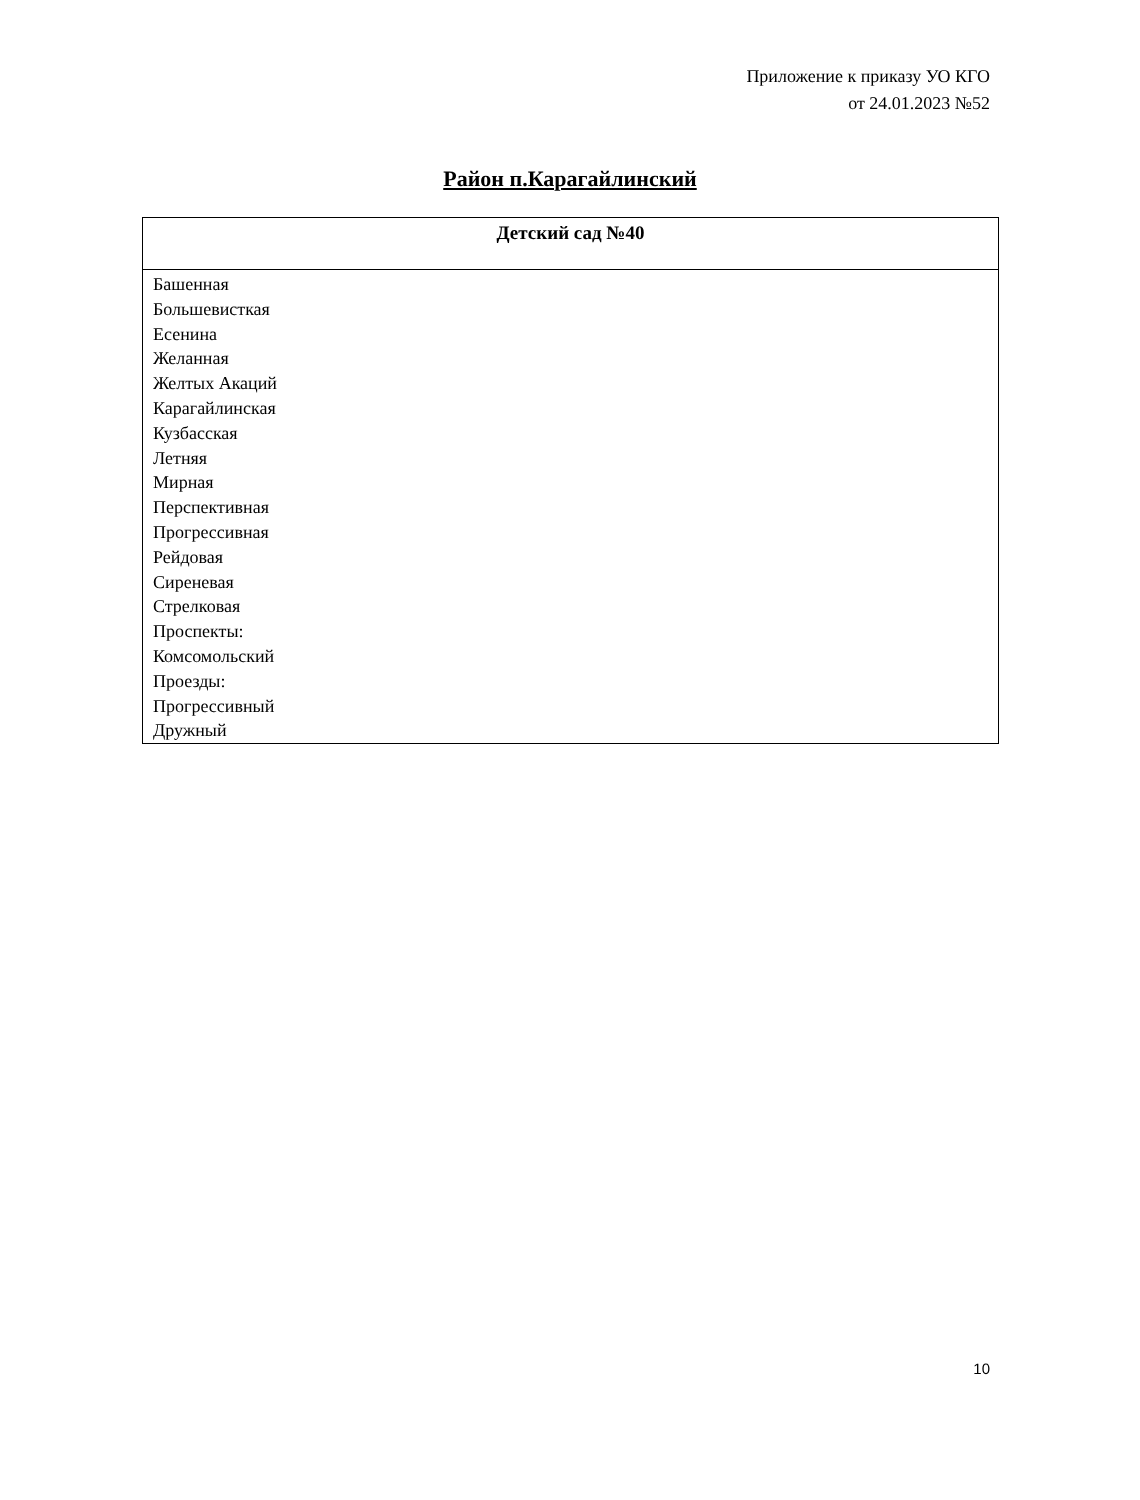Приложение к приказу УО КГО
от 24.01.2023 №52
Район п.Карагайлинский
| Детский сад №40 |
| --- |
| Башенная Большевисткая Есенина Желанная Желтых Акаций Карагайлинская Кузбасская Летняя Мирная Перспективная Прогрессивная Рейдовая Сиреневая Стрелковая Проспекты: Комсомольский Проезды: Прогрессивный Дружный |
10